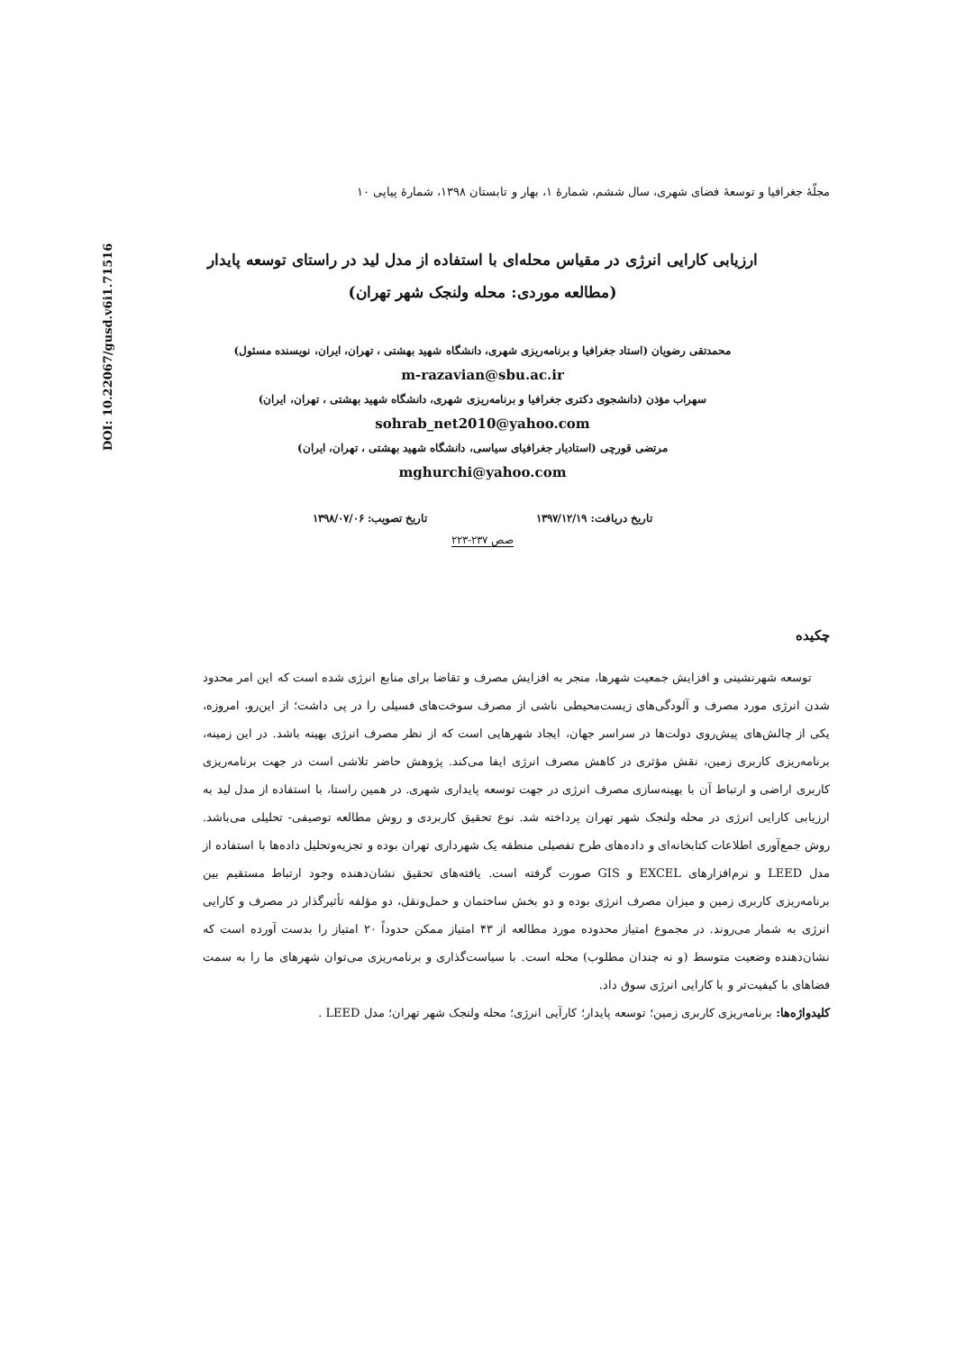DOI: 10.22067/gusd.v6i1.71516
مجلّهٔ جغرافیا و توسعهٔ فضای شهری، سال ششم، شمارهٔ ۱، بهار و تابستان ۱۳۹۸، شمارهٔ پیاپی ۱۰
ارزیابی کارایی انرژی در مقیاس محله‌ای با استفاده از مدل لید در راستای توسعه پایدار
(مطالعه موردی: محله ولنجک شهر تهران)
محمدتقی رضویان (استاد جغرافیا و برنامه‌ریزی شهری، دانشگاه شهید بهشتی ، تهران، ایران، نویسنده مسئول)
m-razavian@sbu.ac.ir
سهراب مؤذن (دانشجوی دکتری جغرافیا و برنامه‌ریزی شهری، دانشگاه شهید بهشتی ، تهران، ایران)
sohrab_net2010@yahoo.com
مرتضی قورچی (استادیار جغرافیای سیاسی، دانشگاه شهید بهشتی ، تهران، ایران)
mghurchi@yahoo.com
تاریخ دریافت: ۱۳۹۷/۱۲/۱۹ تاریخ تصویب: ۱۳۹۸/۰۷/۰۶
صص ۲۳۷-۲۲۳
چکیده
توسعه شهرنشینی و افزایش جمعیت شهرها، منجر به افزایش مصرف و تقاضا برای منابع انرژی شده است که این امر محدود شدن انرژی مورد مصرف و آلودگی‌های زیست‌محیطی ناشی از مصرف سوخت‌های فسیلی را در پی داشت؛ از این‌رو، امروزه، یکی از چالش‌های پیش‌روی دولت‌ها در سراسر جهان، ایجاد شهرهایی است که از نظر مصرف انرژی بهینه باشد. در این زمینه، برنامه‌ریزی کاربری زمین، نقش مؤثری در کاهش مصرف انرژی ایفا می‌کند. پژوهش حاضر تلاشی است در جهت برنامه‌ریزی کاربری اراضی و ارتباط آن با بهینه‌سازی مصرف انرژی در جهت توسعه پایداری شهری. در همین راستا، با استفاده از مدل لید به ارزیابی کارایی انرژی در محله ولنجک شهر تهران پرداخته شد. نوع تحقیق کاربردی و روش مطالعه توصیفی- تحلیلی می‌باشد. روش جمع‌آوری اطلاعات کتابخانه‌ای و داده‌های طرح تفصیلی منطقه یک شهرداری تهران بوده و تجزیه‌وتحلیل داده‌ها با استفاده از مدل LEED و نرم‌افزارهای EXCEL و GIS صورت گرفته است. یافته‌های تحقیق نشان‌دهنده وجود ارتباط مستقیم بین برنامه‌ریزی کاربری زمین و میزان مصرف انرژی بوده و دو بخش ساختمان و حمل‌ونقل، دو مؤلفه تأثیرگذار در مصرف و کارایی انرژی به شمار می‌روند. در مجموع امتیاز محدوده مورد مطالعه از ۴۳ امتیاز ممکن حدوداً ۲۰ امتیاز را بدست آورده است که نشان‌دهنده وضعیت متوسط (و نه چندان مطلوب) محله است. با سیاست‌گذاری و برنامه‌ریزی می‌توان شهرهای ما را به سمت فضاهای با کیفیت‌تر و با کارایی انرژی سوق داد.
کلیدواژه‌ها: برنامه‌ریزی کاربری زمین؛ توسعه پایدار؛ کارآیی انرژی؛ محله ولنجک شهر تهران؛ مدل LEED .